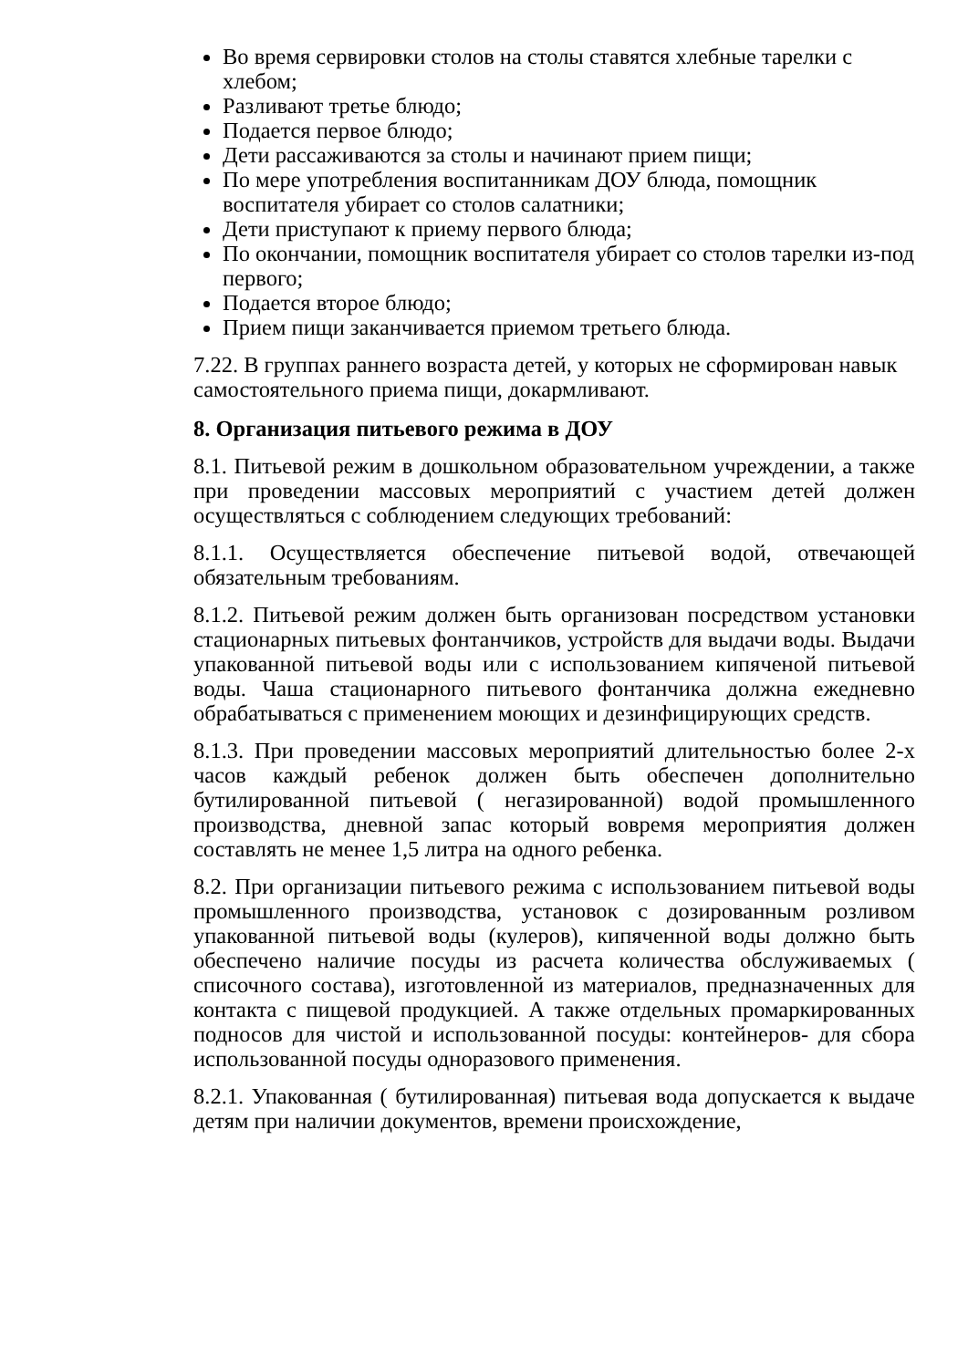Во время сервировки столов на столы ставятся хлебные тарелки с хлебом;
Разливают третье блюдо;
Подается первое блюдо;
Дети рассаживаются за столы и начинают прием пищи;
По мере употребления воспитанникам ДОУ блюда, помощник воспитателя убирает со столов салатники;
Дети приступают к приему первого блюда;
По окончании, помощник воспитателя убирает со столов тарелки из-под первого;
Подается второе блюдо;
Прием пищи заканчивается приемом третьего блюда.
7.22. В группах раннего возраста детей, у которых не сформирован навык самостоятельного приема пищи, докармливают.
8. Организация питьевого режима в ДОУ
8.1. Питьевой режим в дошкольном образовательном учреждении, а также при проведении массовых мероприятий с участием детей должен осуществляться с соблюдением следующих требований:
8.1.1. Осуществляется обеспечение питьевой водой, отвечающей обязательным требованиям.
8.1.2. Питьевой режим должен быть организован посредством установки стационарных питьевых фонтанчиков, устройств для выдачи воды. Выдачи упакованной питьевой воды или с использованием кипяченой питьевой воды. Чаша стационарного питьевого фонтанчика должна ежедневно обрабатываться с применением моющих и дезинфицирующих средств.
8.1.3. При проведении массовых мероприятий длительностью более 2-х часов каждый ребенок должен быть обеспечен дополнительно бутилированной питьевой ( негазированной) водой промышленного производства, дневной запас который вовремя мероприятия должен составлять не менее 1,5 литра на одного ребенка.
8.2. При организации питьевого режима с использованием питьевой воды промышленного производства, установок с дозированным розливом упакованной питьевой воды (кулеров), кипяченной воды должно быть обеспечено наличие посуды из расчета количества обслуживаемых ( списочного состава), изготовленной из материалов, предназначенных для контакта с пищевой продукцией. А также отдельных промаркированных подносов для чистой и использованной посуды: контейнеров- для сбора использованной посуды одноразового применения.
8.2.1. Упакованная ( бутилированная) питьевая вода допускается к выдаче детям при наличии документов, времени происхождение,